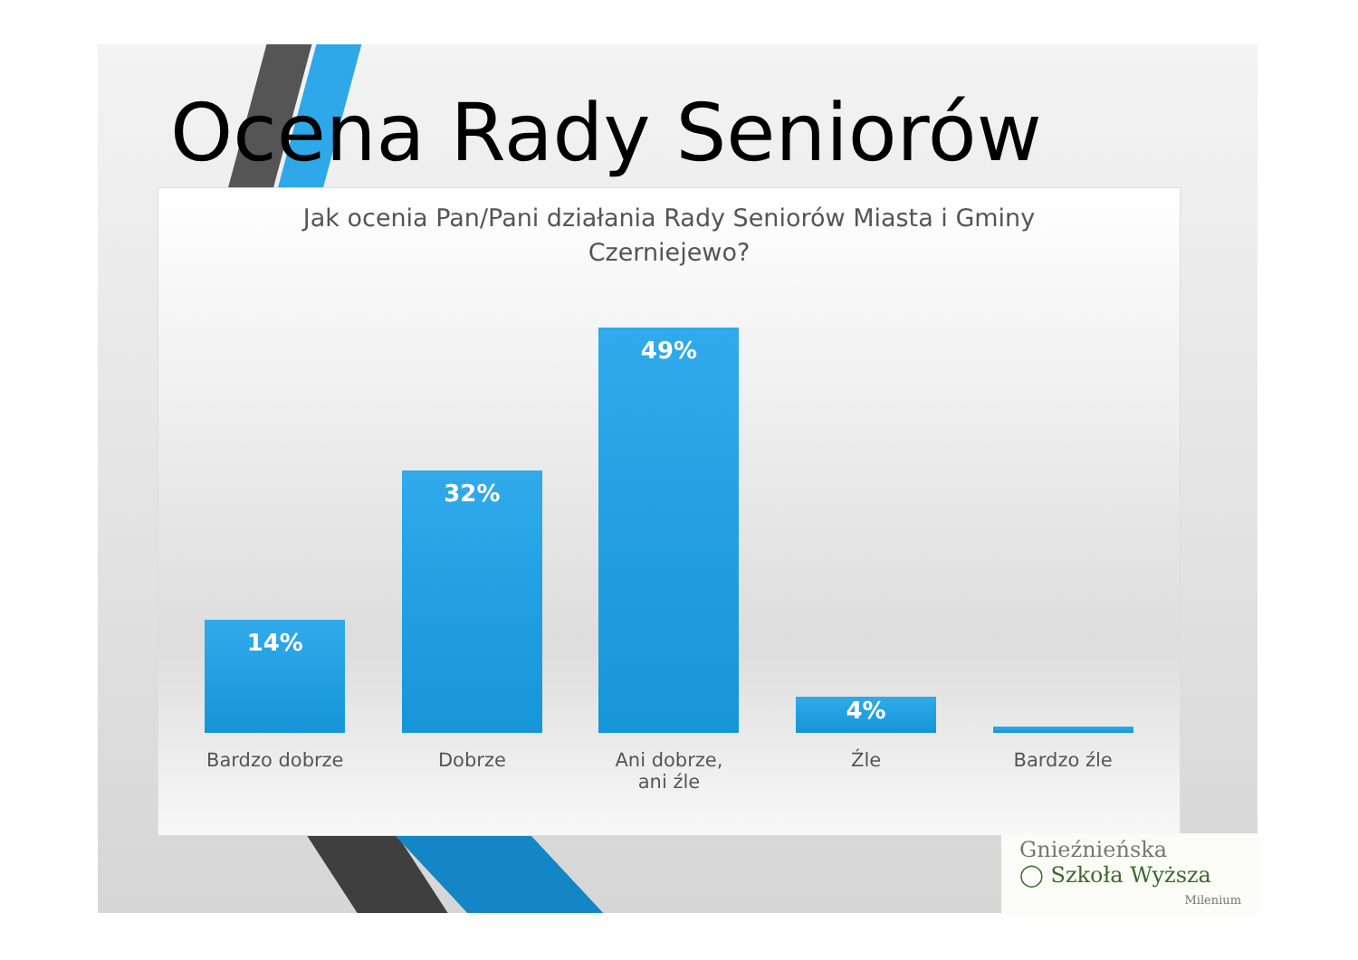Ocena Rady Seniorów
Jak ocenia Pan/Pani działania Rady Seniorów Miasta i Gminy Czerniejewo?
14%
Bardzo dobrze
32%
Dobrze
49%
Ani dobrze, ani źle
4%
Źle
1%
Bardzo źle
Gnieźnieńska
◯ Szkoła Wyższa
Milenium